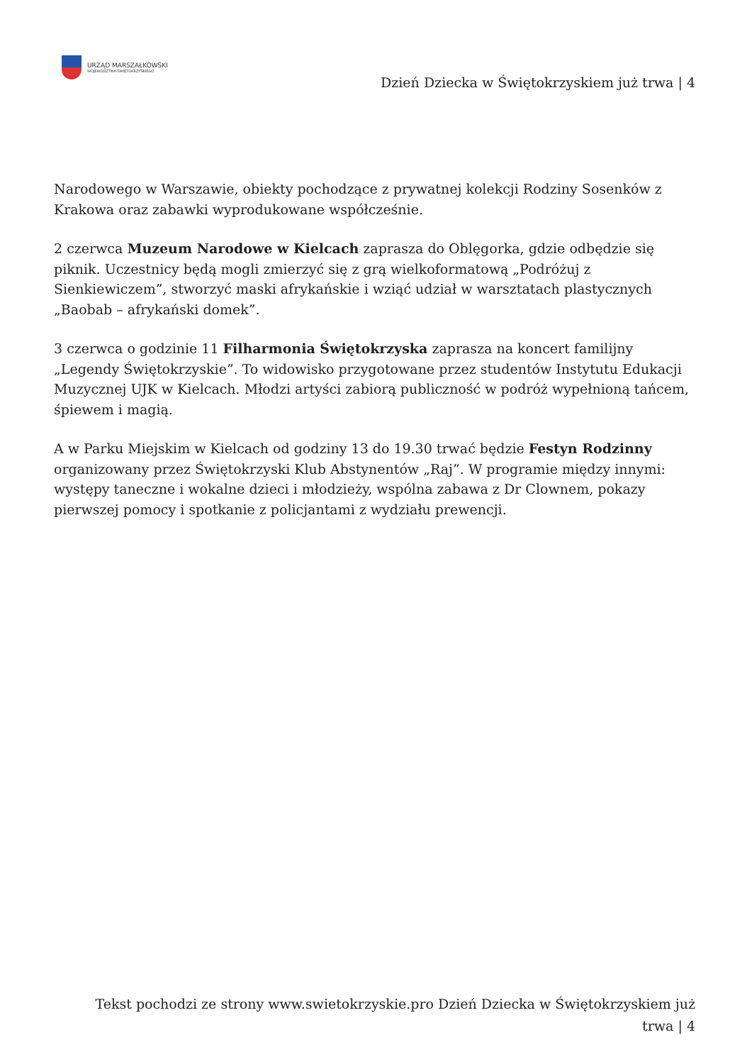URZĄD MARSZAŁKOWSKI
WOJEWÓDZTWA ŚWIĘTOKRZYSKIEGO
Dzień Dziecka w Świętokrzyskiem już trwa | 4
Narodowego w Warszawie, obiekty pochodzące z prywatnej kolekcji Rodziny Sosenków z Krakowa oraz zabawki wyprodukowane współcześnie.
2 czerwca Muzeum Narodowe w Kielcach zaprasza do Oblęgorka, gdzie odbędzie się piknik. Uczestnicy będą mogli zmierzyć się z grą wielkoformatową „Podróżuj z Sienkiewiczem”, stworzyć maski afrykańskie i wziąć udział w warsztatach plastycznych „Baobab – afrykański domek”.
3 czerwca o godzinie 11 Filharmonia Świętokrzyska zaprasza na koncert familijny „Legendy Świętokrzyskie”. To widowisko przygotowane przez studentów Instytutu Edukacji Muzycznej UJK w Kielcach. Młodzi artyści zabiorą publiczność w podróż wypełnioną tańcem, śpiewem i magią.
A w Parku Miejskim w Kielcach od godziny 13 do 19.30 trwać będzie Festyn Rodzinny organizowany przez Świętokrzyski Klub Abstynentów „Raj”. W programie między innymi: występy taneczne i wokalne dzieci i młodzieży, wspólna zabawa z Dr Clownem, pokazy pierwszej pomocy i spotkanie z policjantami z wydziału prewencji.
Tekst pochodzi ze strony www.swietokrzyskie.pro Dzień Dziecka w Świętokrzyskiem już trwa | 4